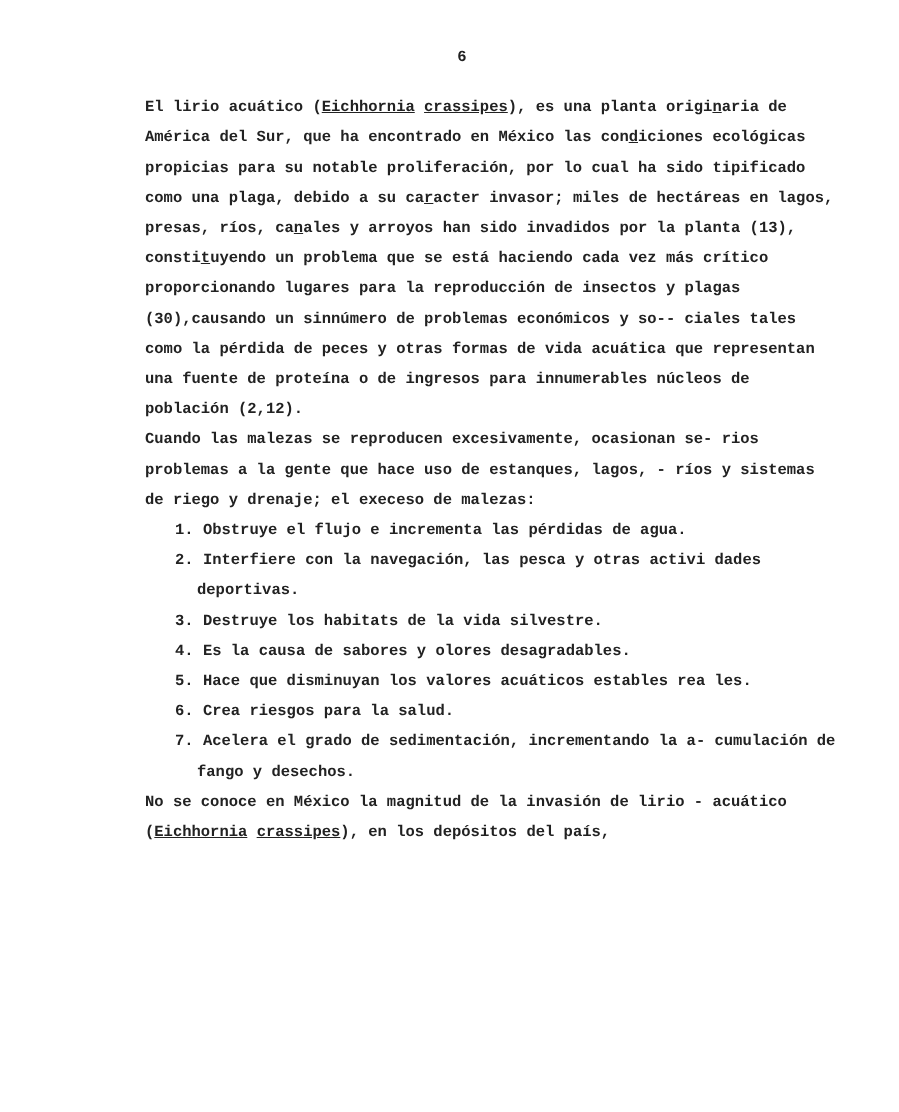6
El lirio acuático (Eichhornia crassipes), es una planta originaria de América del Sur, que ha encontrado en México las condiciones ecológicas propicias para su notable proliferación, por lo cual ha sido tipificado como una plaga, debido a su caracter invasor; miles de hectáreas en lagos, presas, ríos, canales y arroyos han sido invadidos por la planta (13), constituyendo un problema que se está haciendo cada vez más crítico proporcionando lugares para la reproducción de insectos y plagas (30),causando un sinnúmero de problemas económicos y so-- ciales tales como la pérdida de peces y otras formas de vida acuática que representan una fuente de proteína o de ingresos para innumerables núcleos de población (2,12).
Cuando las malezas se reproducen excesivamente, ocasionan se- rios problemas a la gente que hace uso de estanques, lagos, - ríos y sistemas de riego y drenaje; el execeso de malezas:
1. Obstruye el flujo e incrementa las pérdidas de agua.
2. Interfiere con la navegación, las pesca y otras activi dades deportivas.
3. Destruye los habitats de la vida silvestre.
4. Es la causa de sabores y olores desagradables.
5. Hace que disminuyan los valores acuáticos estables rea les.
6. Crea riesgos para la salud.
7. Acelera el grado de sedimentación, incrementando la a- cumulación de fango y desechos.
No se conoce en México la magnitud de la invasión de lirio - acuático (Eichhornia crassipes), en los depósitos del país,